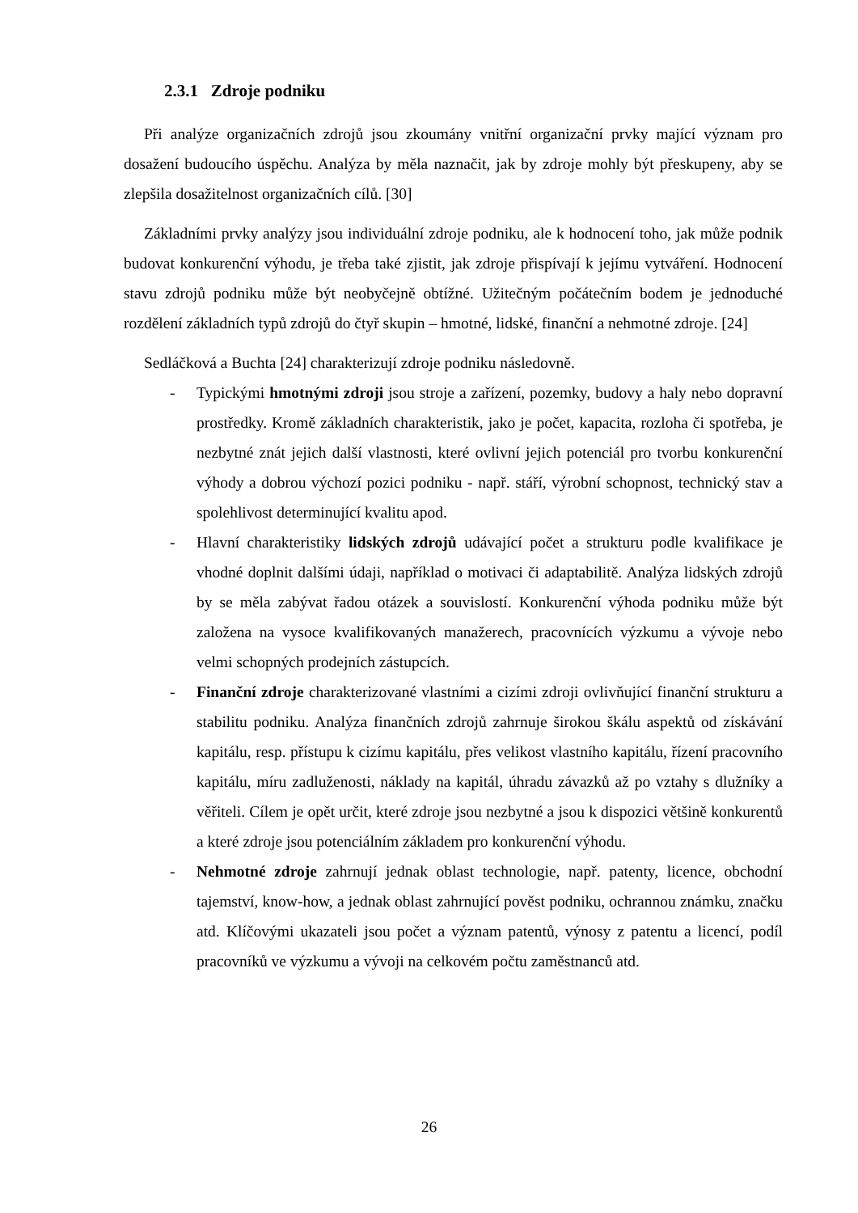2.3.1 Zdroje podniku
Při analýze organizačních zdrojů jsou zkoumány vnitřní organizační prvky mající význam pro dosažení budoucího úspěchu. Analýza by měla naznačit, jak by zdroje mohly být přeskupeny, aby se zlepšila dosažitelnost organizačních cílů. [30]
Základními prvky analýzy jsou individuální zdroje podniku, ale k hodnocení toho, jak může podnik budovat konkurenční výhodu, je třeba také zjistit, jak zdroje přispívají k jejímu vytváření. Hodnocení stavu zdrojů podniku může být neobyčejně obtížné. Užitečným počátečním bodem je jednoduché rozdělení základních typů zdrojů do čtyř skupin – hmotné, lidské, finanční a nehmotné zdroje. [24]
Sedláčková a Buchta [24] charakterizují zdroje podniku následovně.
- Typickými hmotnými zdroji jsou stroje a zařízení, pozemky, budovy a haly nebo dopravní prostředky. Kromě základních charakteristik, jako je počet, kapacita, rozloha či spotřeba, je nezbytné znát jejich další vlastnosti, které ovlivní jejich potenciál pro tvorbu konkurenční výhody a dobrou výchozí pozici podniku - např. stáří, výrobní schopnost, technický stav a spolehlivost determinující kvalitu apod.
- Hlavní charakteristiky lidských zdrojů udávající počet a strukturu podle kvalifikace je vhodné doplnit dalšími údaji, například o motivaci či adaptabilitě. Analýza lidských zdrojů by se měla zabývat řadou otázek a souvislostí. Konkurenční výhoda podniku může být založena na vysoce kvalifikovaných manažerech, pracovnících výzkumu a vývoje nebo velmi schopných prodejních zástupcích.
- Finanční zdroje charakterizované vlastními a cizími zdroji ovlivňující finanční strukturu a stabilitu podniku. Analýza finančních zdrojů zahrnuje širokou škálu aspektů od získávání kapitálu, resp. přístupu k cizímu kapitálu, přes velikost vlastního kapitálu, řízení pracovního kapitálu, míru zadluženosti, náklady na kapitál, úhradu závazků až po vztahy s dlužníky a věřiteli. Cílem je opět určit, které zdroje jsou nezbytné a jsou k dispozici většině konkurentů a které zdroje jsou potenciálním základem pro konkurenční výhodu.
- Nehmotné zdroje zahrnují jednak oblast technologie, např. patenty, licence, obchodní tajemství, know-how, a jednak oblast zahrnující pověst podniku, ochrannou známku, značku atd. Klíčovými ukazateli jsou počet a význam patentů, výnosy z patentu a licencí, podíl pracovníků ve výzkumu a vývoji na celkovém počtu zaměstnanců atd.
26